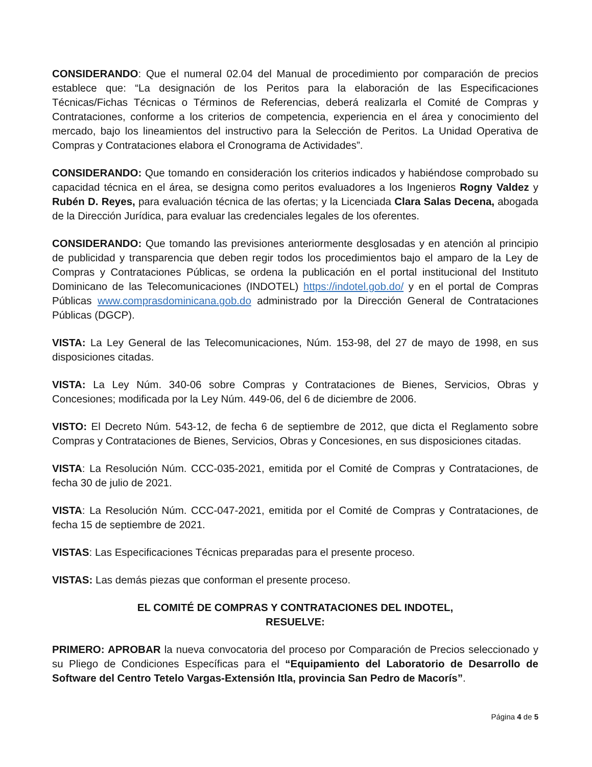CONSIDERANDO: Que el numeral 02.04 del Manual de procedimiento por comparación de precios establece que: “La designación de los Peritos para la elaboración de las Especificaciones Técnicas/Fichas Técnicas o Términos de Referencias, deberá realizarla el Comité de Compras y Contrataciones, conforme a los criterios de competencia, experiencia en el área y conocimiento del mercado, bajo los lineamientos del instructivo para la Selección de Peritos. La Unidad Operativa de Compras y Contrataciones elabora el Cronograma de Actividades”.
CONSIDERANDO: Que tomando en consideración los criterios indicados y habiéndose comprobado su capacidad técnica en el área, se designa como peritos evaluadores a los Ingenieros Rogny Valdez y Rubén D. Reyes, para evaluación técnica de las ofertas; y la Licenciada Clara Salas Decena, abogada de la Dirección Jurídica, para evaluar las credenciales legales de los oferentes.
CONSIDERANDO: Que tomando las previsiones anteriormente desglosadas y en atención al principio de publicidad y transparencia que deben regir todos los procedimientos bajo el amparo de la Ley de Compras y Contrataciones Públicas, se ordena la publicación en el portal institucional del Instituto Dominicano de las Telecomunicaciones (INDOTEL) https://indotel.gob.do/ y en el portal de Compras Públicas www.comprasdominicana.gob.do administrado por la Dirección General de Contrataciones Públicas (DGCP).
VISTA: La Ley General de las Telecomunicaciones, Núm. 153-98, del 27 de mayo de 1998, en sus disposiciones citadas.
VISTA: La Ley Núm. 340-06 sobre Compras y Contrataciones de Bienes, Servicios, Obras y Concesiones; modificada por la Ley Núm. 449-06, del 6 de diciembre de 2006.
VISTO: El Decreto Núm. 543-12, de fecha 6 de septiembre de 2012, que dicta el Reglamento sobre Compras y Contrataciones de Bienes, Servicios, Obras y Concesiones, en sus disposiciones citadas.
VISTA: La Resolución Núm. CCC-035-2021, emitida por el Comité de Compras y Contrataciones, de fecha 30 de julio de 2021.
VISTA: La Resolución Núm. CCC-047-2021, emitida por el Comité de Compras y Contrataciones, de fecha 15 de septiembre de 2021.
VISTAS: Las Especificaciones Técnicas preparadas para el presente proceso.
VISTAS: Las demás piezas que conforman el presente proceso.
EL COMITÉ DE COMPRAS Y CONTRATACIONES DEL INDOTEL,
RESUELVE:
PRIMERO: APROBAR la nueva convocatoria del proceso por Comparación de Precios seleccionado y su Pliego de Condiciones Específicas para el “Equipamiento del Laboratorio de Desarrollo de Software del Centro Tetelo Vargas-Extensión Itla, provincia San Pedro de Macorís”.
Página 4 de 5